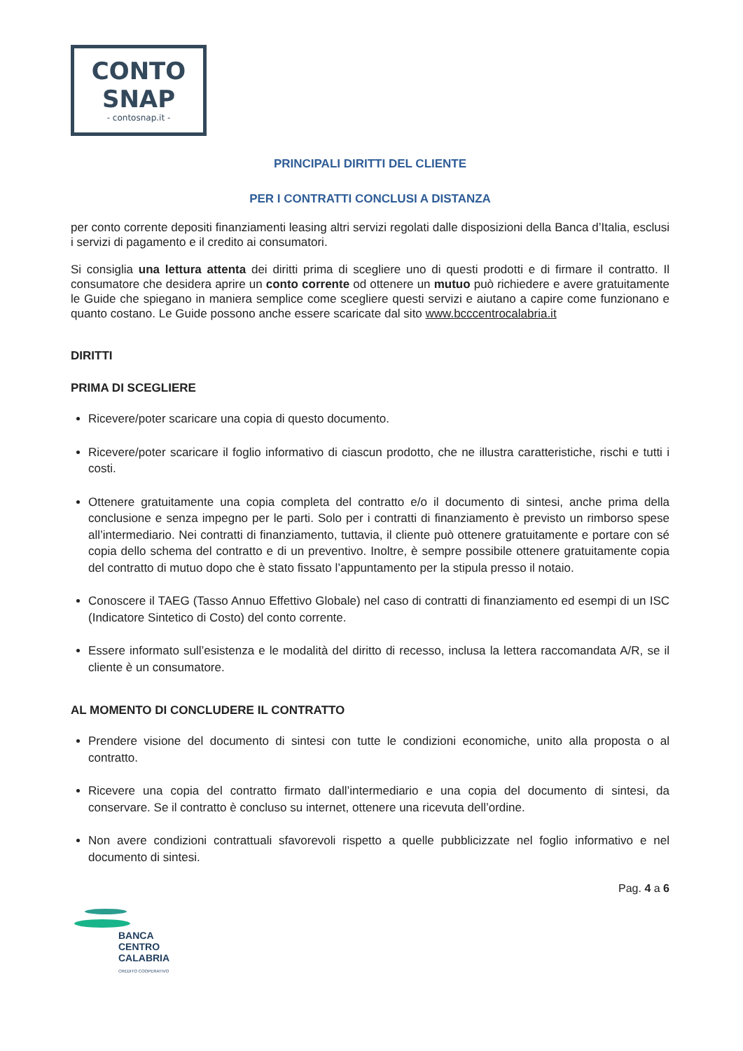CONTO
SNAP
- contosnap.it -
PRINCIPALI DIRITTI DEL CLIENTE
PER I CONTRATTI CONCLUSI A DISTANZA
per conto corrente depositi finanziamenti leasing altri servizi regolati dalle disposizioni della Banca d’Italia, esclusi i servizi di pagamento e il credito ai consumatori.
Si consiglia una lettura attenta dei diritti prima di scegliere uno di questi prodotti e di firmare il contratto. Il consumatore che desidera aprire un conto corrente od ottenere un mutuo può richiedere e avere gratuitamente le Guide che spiegano in maniera semplice come scegliere questi servizi e aiutano a capire come funzionano e quanto costano. Le Guide possono anche essere scaricate dal sito www.bcccentrocalabria.it
DIRITTI
PRIMA DI SCEGLIERE
Ricevere/poter scaricare una copia di questo documento.
Ricevere/poter scaricare il foglio informativo di ciascun prodotto, che ne illustra caratteristiche, rischi e tutti i costi.
Ottenere gratuitamente una copia completa del contratto e/o il documento di sintesi, anche prima della conclusione e senza impegno per le parti. Solo per i contratti di finanziamento è previsto un rimborso spese all’intermediario. Nei contratti di finanziamento, tuttavia, il cliente può ottenere gratuitamente e portare con sé copia dello schema del contratto e di un preventivo. Inoltre, è sempre possibile ottenere gratuitamente copia del contratto di mutuo dopo che è stato fissato l’appuntamento per la stipula presso il notaio.
Conoscere il TAEG (Tasso Annuo Effettivo Globale) nel caso di contratti di finanziamento ed esempi di un ISC (Indicatore Sintetico di Costo) del conto corrente.
Essere informato sull’esistenza e le modalità del diritto di recesso, inclusa la lettera raccomandata A/R, se il cliente è un consumatore.
AL MOMENTO DI CONCLUDERE IL CONTRATTO
Prendere visione del documento di sintesi con tutte le condizioni economiche, unito alla proposta o al contratto.
Ricevere una copia del contratto firmato dall’intermediario e una copia del documento di sintesi, da conservare. Se il contratto è concluso su internet, ottenere una ricevuta dell’ordine.
Non avere condizioni contrattuali sfavorevoli rispetto a quelle pubblicizzate nel foglio informativo e nel documento di sintesi.
Pag. 4 a 6
BANCA
CENTRO
CALABRIA
CREDITO COOPERATIVO